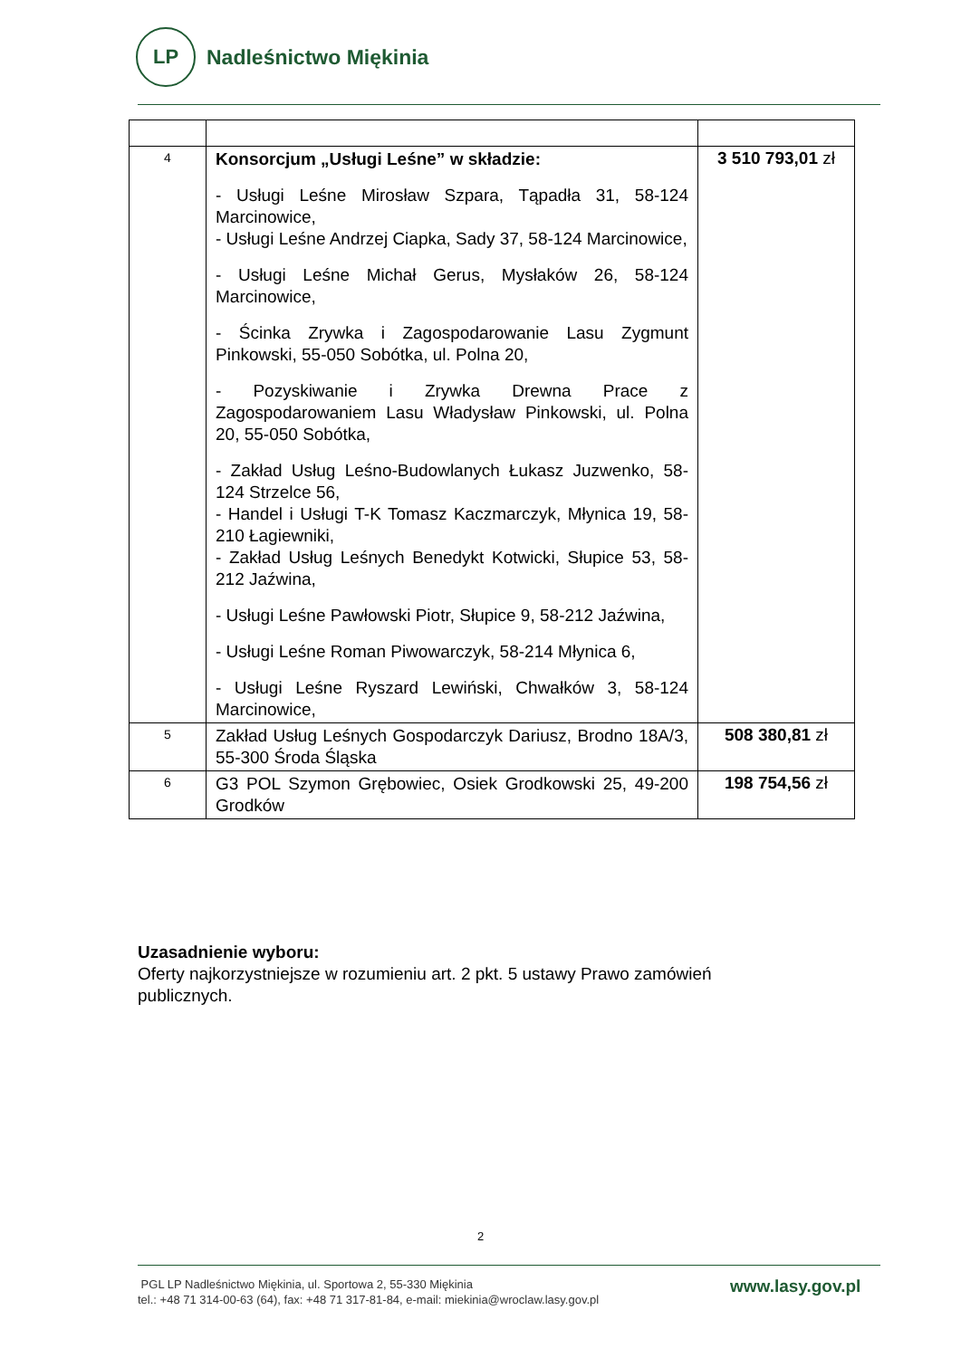LP
Nadleśnictwo Miękinia
| 4 | Konsorcjum „Usługi Leśne” w składzie: - Usługi Leśne Mirosław Szpara, Tąpadła 31, 58-124 Marcinowice, - Usługi Leśne Andrzej Ciapka, Sady 37, 58-124 Marcinowice, - Usługi Leśne Michał Gerus, Mysłaków 26, 58-124 Marcinowice, - Ścinka Zrywka i Zagospodarowanie Lasu Zygmunt Pinkowski, 55-050 Sobótka, ul. Polna 20, - Pozyskiwanie i Zrywka Drewna Prace z Zagospodarowaniem Lasu Władysław Pinkowski, ul. Polna 20, 55-050 Sobótka, - Zakład Usług Leśno-Budowlanych Łukasz Juzwenko, 58-124 Strzelce 56, - Handel i Usługi T-K Tomasz Kaczmarczyk, Młynica 19, 58-210 Łagiewniki, - Zakład Usług Leśnych Benedykt Kotwicki, Słupice 53, 58-212 Jaźwina, - Usługi Leśne Pawłowski Piotr, Słupice 9, 58-212 Jaźwina, - Usługi Leśne Roman Piwowarczyk, 58-214 Młynica 6, - Usługi Leśne Ryszard Lewiński, Chwałków 3, 58-124 Marcinowice, | 3 510 793,01 zł |
| 5 | Zakład Usług Leśnych Gospodarczyk Dariusz, Brodno 18A/3, 55-300 Środa Śląska | 508 380,81 zł |
| 6 | G3 POL Szymon Grębowiec, Osiek Grodkowski 25, 49-200 Grodków | 198 754,56 zł |
Uzasadnienie wyboru:
Oferty najkorzystniejsze w rozumieniu art. 2 pkt. 5 ustawy Prawo zamówień
publicznych.
2
PGL LP Nadleśnictwo Miękinia, ul. Sportowa 2, 55-330 Miękinia
tel.: +48 71 314-00-63 (64), fax: +48 71 317-81-84, e-mail: miekinia@wroclaw.lasy.gov.pl
www.lasy.gov.pl